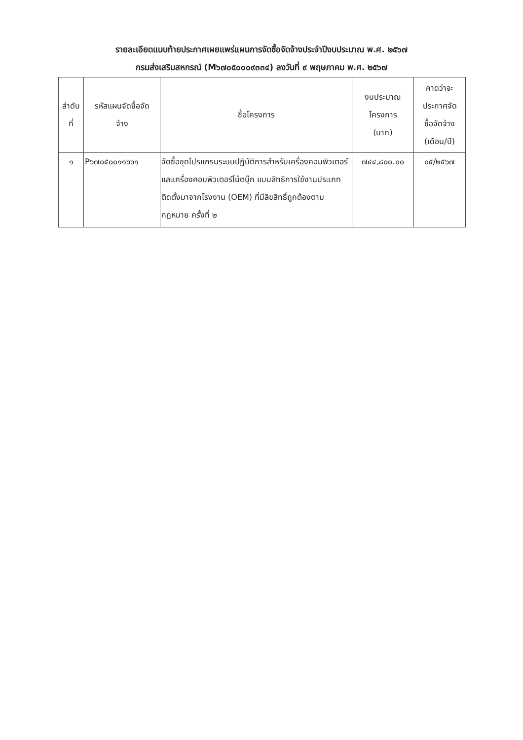รายละเอียดแนบท้ายประกาศเผยแพร่แผนการจัดซื้อจัดจ้างประจำปีงบประมาณ พ.ศ. ๒๕๖๗
กรมส่งเสริมสหกรณ์ (M๖๗๐๕๐๐๐๙๓๓๔) ลงวันที่ ๙ พฤษภาคม พ.ศ. ๒๕๖๗
| ลำดับ ที่ | รหัสแผนจัดซื้อจัด จ้าง | ชื่อโครงการ | งบประมาณ โครงการ (บาท) | คาดว่าจะ ประกาศจัด ซื้อจัดจ้าง (เดือน/ปี) |
| --- | --- | --- | --- | --- |
| ๑ | P๖๗๐๕๐๐๑๑๖๖๑ | จัดซื้อชุดโปรแกรมระบบปฏิบัติการสำหรับเครื่องคอมพิวเตอร์และเครื่องคอมพิวเตอร์โน้ตบุ๊ก แบบสิทธิการใช้งานประเภทติดตั้งมาจากโรงงาน (OEM) ที่มีลิขสิทธิ์ถูกต้องตามกฎหมาย ครั้งที่ ๒ | ๗๔๔,๘๐๐.๐๐ | ๐๕/๒๕๖๗ |